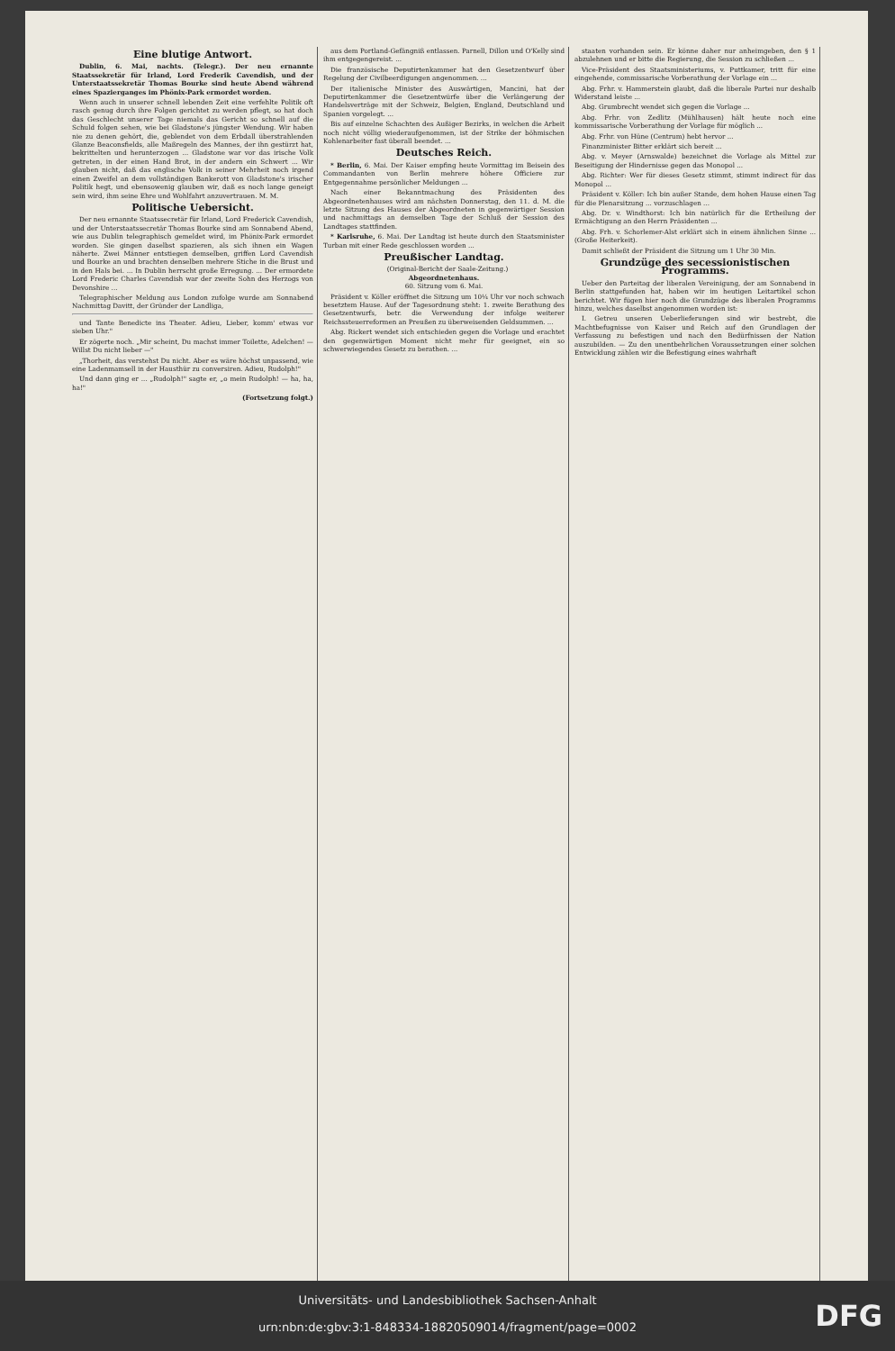Eine blutige Antwort.
Dublin, 6. Mai, nachts. (Telegr.). Der neu ernannte Staatssekretär für Irland, Lord Frederik Cavendish, und der Unterstaatssekretär Thomas Bourke sind heute Abend während eines Spazierganges im Phönix-Park ermordet worden.
Wenn auch in unserer schnell lebenden Zeit eine verfehlte Politik oft rasch genug durch ihre Folgen gerichtet zu werden pflegt, so hat doch das Geschlecht unserer Tage niemals das Gericht so schnell auf die Schuld folgen sehen, wie bei Gladstone's jüngster Wendung. Wir haben nie zu denen gehört, die, geblendet von dem Erbdall überstrahlenden Glanze Beaconsfields, alle Maßregeln des Mannes, der ihn gestürzt hat, bekrittelten und herunterzogen ... Gladstone war vor das irische Volk getreten, in der einen Hand Brot, in der andern ein Schwert ... Wir glauben nicht, daß das englische Volk in seiner Mehrheit noch irgend einen Zweifel an dem vollständigen Bankerott von Gladstone's irischer Politik hegt, und ebensowenig glauben wir, daß es noch lange geneigt sein wird, ihm seine Ehre und Wohlfahrt anzuvertrauen. M. M.
Politische Uebersicht.
Der neu ernannte Staatssecretär für Irland, Lord Frederick Cavendish, und der Unterstaatssecretär Thomas Bourke sind am Sonnabend Abend, wie aus Dublin telegraphisch gemeldet wird, im Phönix-Park ermordet worden. Sie gingen daselbst spazieren, als sich ihnen ein Wagen näherte. Zwei Männer entstiegen demselben, griffen Lord Cavendish und Bourke an und brachten denselben mehrere Stiche in die Brust und in den Hals bei. ... In Dublin herrscht große Erregung. ... Der ermordete Lord Frederic Charles Cavendish war der zweite Sohn des Herzogs von Devonshire ...
Telegraphischer Meldung aus London zufolge wurde am Sonnabend Nachmittag Davitt, der Gründer der Landliga,
und Tante Benedicte ins Theater. Adieu, Lieber, komm' etwas vor sieben Uhr."
Er zögerte noch. „Mir scheint, Du machst immer Toilette, Adelchen! — Willst Du nicht lieber —"
„Thorheit, das verstehst Du nicht. Aber es wäre höchst unpassend, wie eine Ladenmamsell in der Hausthür zu conversiren. Adieu, Rudolph!"
Und dann ging er ... „Rudolph!" sagte er, „o mein Rudolph! — ha, ha, ha!"
(Fortsetzung folgt.)
aus dem Portland-Gefängniß entlassen. Parnell, Dillon und O'Kelly sind ihm entgegengereist. ...
Die französische Deputirtenkammer hat den Gesetzentwurf über Regelung der Civilbeerdigungen angenommen. ...
Der italienische Minister des Auswärtigen, Mancini, hat der Deputirtenkammer die Gesetzentwürfe über die Verlängerung der Handelsverträge mit der Schweiz, Belgien, England, Deutschland und Spanien vorgelegt. ...
Bis auf einzelne Schachten des Außiger Bezirks, in welchen die Arbeit noch nicht völlig wiederaufgenommen, ist der Strike der böhmischen Kohlenarbeiter fast überall beendet. ...
Deutsches Reich.
* Berlin, 6. Mai. Der Kaiser empfing heute Vormittag im Beisein des Commandanten von Berlin mehrere höhere Officiere zur Entgegennahme persönlicher Meldungen ...
Nach einer Bekanntmachung des Präsidenten des Abgeordnetenhauses wird am nächsten Donnerstag, den 11. d. M. die letzte Sitzung des Hauses der Abgeordneten in gegenwärtiger Session und nachmittags an demselben Tage der Schluß der Session des Landtages stattfinden.
* Karlsruhe, 6. Mai. Der Landtag ist heute durch den Staatsminister Turban mit einer Rede geschlossen worden ...
Preußischer Landtag.
(Original-Bericht der Saale-Zeitung.)
Abgeordnetenhaus.
60. Sitzung vom 6. Mai.
Präsident v. Köller eröffnet die Sitzung um 10¼ Uhr vor noch schwach besetztem Hause. Auf der Tagesordnung steht: 1. zweite Berathung des Gesetzentwurfs, betr. die Verwendung der infolge weiterer Reichssteuerreformen an Preußen zu überweisenden Geldsummen. ...
Abg. Rickert wendet sich entschieden gegen die Vorlage und erachtet den gegenwärtigen Moment nicht mehr für geeignet, ein so schwerwiegendes Gesetz zu berathen. ...
staaten vorhanden sein. Er könne daher nur anheimgeben, den § 1 abzulehnen und er bitte die Regierung, die Session zu schließen ...
Vice-Präsident des Staatsministeriums, v. Puttkamer, tritt für eine eingehende, commissarische Vorberathung der Vorlage ein ...
Abg. Frhr. v. Hammerstein glaubt, daß die liberale Partei nur deshalb Widerstand leiste ...
Abg. Grumbrecht wendet sich gegen die Vorlage ...
Abg. Frhr. von Zedlitz (Mühlhausen) hält heute noch eine kommissarische Vorberathung der Vorlage für möglich ...
Abg. Frhr. von Hüne (Centrum) hebt hervor ...
Finanzminister Bitter erklärt sich bereit ...
Abg. v. Meyer (Arnswalde) bezeichnet die Vorlage als Mittel zur Beseitigung der Hindernisse gegen das Monopol ...
Abg. Richter: Wer für dieses Gesetz stimmt, stimmt indirect für das Monopol ...
Präsident v. Köller: Ich bin außer Stande, dem hohen Hause einen Tag für die Plenarsitzung ... vorzuschlagen ...
Abg. Dr. v. Windthorst: Ich bin natürlich für die Ertheilung der Ermächtigung an den Herrn Präsidenten ...
Abg. Frh. v. Schorlemer-Alst erklärt sich in einem ähnlichen Sinne ... (Große Heiterkeit).
Damit schließt der Präsident die Sitzung um 1 Uhr 30 Min.
Grundzüge des secessionistischen Programms.
Ueber den Parteitag der liberalen Vereinigung, der am Sonnabend in Berlin stattgefunden hat, haben wir im heutigen Leitartikel schon berichtet. Wir fügen hier noch die Grundzüge des liberalen Programms hinzu, welches daselbst angenommen worden ist:
I. Getreu unseren Ueberlieferungen sind wir bestrebt, die Machtbefugnisse von Kaiser und Reich auf den Grundlagen der Verfassung zu befestigen und nach den Bedürfnissen der Nation auszubilden. — Zu den unentbehrlichen Voraussetzungen einer solchen Entwicklung zählen wir die Befestigung eines wahrhaft
Universitäts- und Landesbibliothek Sachsen-Anhalt
urn:nbn:de:gbv:3:1-848334-18820509014/fragment/page=0002
DFG